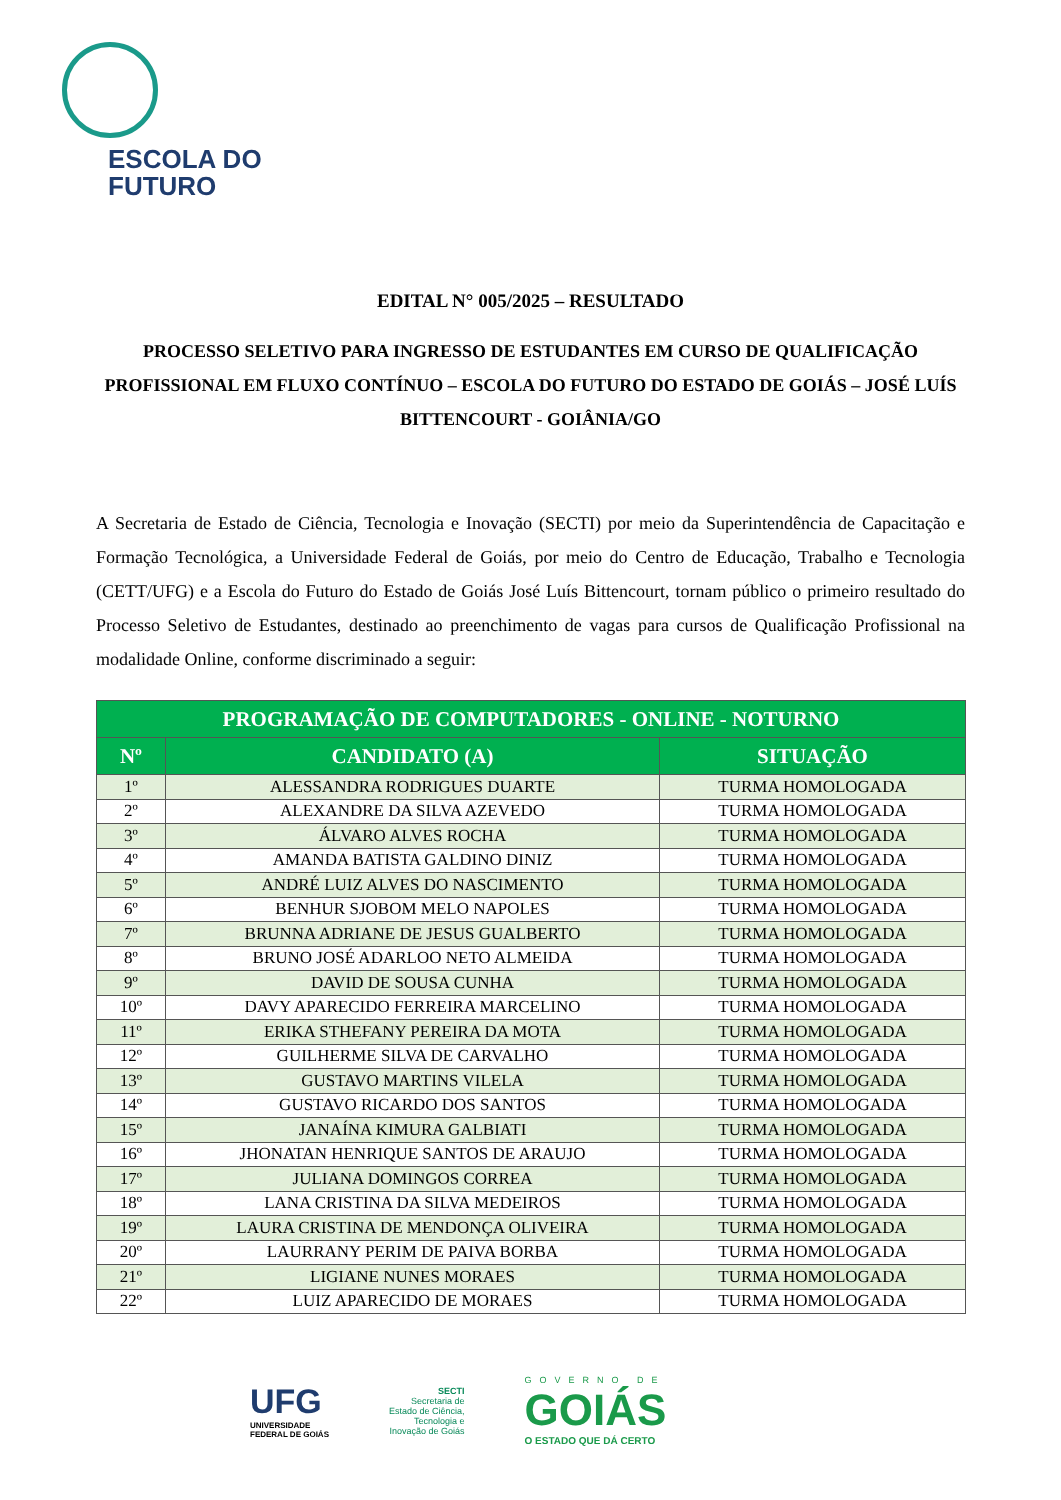ESCOLA DO
FUTURO
EDITAL N° 005/2025 – RESULTADO
PROCESSO SELETIVO PARA INGRESSO DE ESTUDANTES EM CURSO DE QUALIFICAÇÃO PROFISSIONAL EM FLUXO CONTÍNUO – ESCOLA DO FUTURO DO ESTADO DE GOIÁS – JOSÉ LUÍS BITTENCOURT - GOIÂNIA/GO
A Secretaria de Estado de Ciência, Tecnologia e Inovação (SECTI) por meio da Superintendência de Capacitação e Formação Tecnológica, a Universidade Federal de Goiás, por meio do Centro de Educação, Trabalho e Tecnologia (CETT/UFG) e a Escola do Futuro do Estado de Goiás José Luís Bittencourt, tornam público o primeiro resultado do Processo Seletivo de Estudantes, destinado ao preenchimento de vagas para cursos de Qualificação Profissional na modalidade Online, conforme discriminado a seguir:
| PROGRAMAÇÃO DE COMPUTADORES - ONLINE - NOTURNO | | |
| --- | --- | --- |
| Nº | CANDIDATO (A) | SITUAÇÃO |
| 1º | ALESSANDRA RODRIGUES DUARTE | TURMA HOMOLOGADA |
| 2º | ALEXANDRE DA SILVA AZEVEDO | TURMA HOMOLOGADA |
| 3º | ÁLVARO ALVES ROCHA | TURMA HOMOLOGADA |
| 4º | AMANDA BATISTA GALDINO DINIZ | TURMA HOMOLOGADA |
| 5º | ANDRÉ LUIZ ALVES DO NASCIMENTO | TURMA HOMOLOGADA |
| 6º | BENHUR SJOBOM MELO NAPOLES | TURMA HOMOLOGADA |
| 7º | BRUNNA ADRIANE DE JESUS GUALBERTO | TURMA HOMOLOGADA |
| 8º | BRUNO JOSÉ ADARLOO NETO ALMEIDA | TURMA HOMOLOGADA |
| 9º | DAVID DE SOUSA CUNHA | TURMA HOMOLOGADA |
| 10º | DAVY APARECIDO FERREIRA MARCELINO | TURMA HOMOLOGADA |
| 11º | ERIKA STHEFANY PEREIRA DA MOTA | TURMA HOMOLOGADA |
| 12º | GUILHERME SILVA DE CARVALHO | TURMA HOMOLOGADA |
| 13º | GUSTAVO MARTINS VILELA | TURMA HOMOLOGADA |
| 14º | GUSTAVO RICARDO DOS SANTOS | TURMA HOMOLOGADA |
| 15º | JANAÍNA KIMURA GALBIATI | TURMA HOMOLOGADA |
| 16º | JHONATAN HENRIQUE SANTOS DE ARAUJO | TURMA HOMOLOGADA |
| 17º | JULIANA DOMINGOS CORREA | TURMA HOMOLOGADA |
| 18º | LANA CRISTINA DA SILVA MEDEIROS | TURMA HOMOLOGADA |
| 19º | LAURA CRISTINA DE MENDONÇA OLIVEIRA | TURMA HOMOLOGADA |
| 20º | LAURRANY PERIM DE PAIVA BORBA | TURMA HOMOLOGADA |
| 21º | LIGIANE NUNES MORAES | TURMA HOMOLOGADA |
| 22º | LUIZ APARECIDO DE MORAES | TURMA HOMOLOGADA |
UFG
UNIVERSIDADE
FEDERAL DE GOIÁS
SECTI
Secretaria de
Estado de Ciência,
Tecnologia e
Inovação de Goiás
GOVERNO DE
GOIÁS
O ESTADO QUE DÁ CERTO